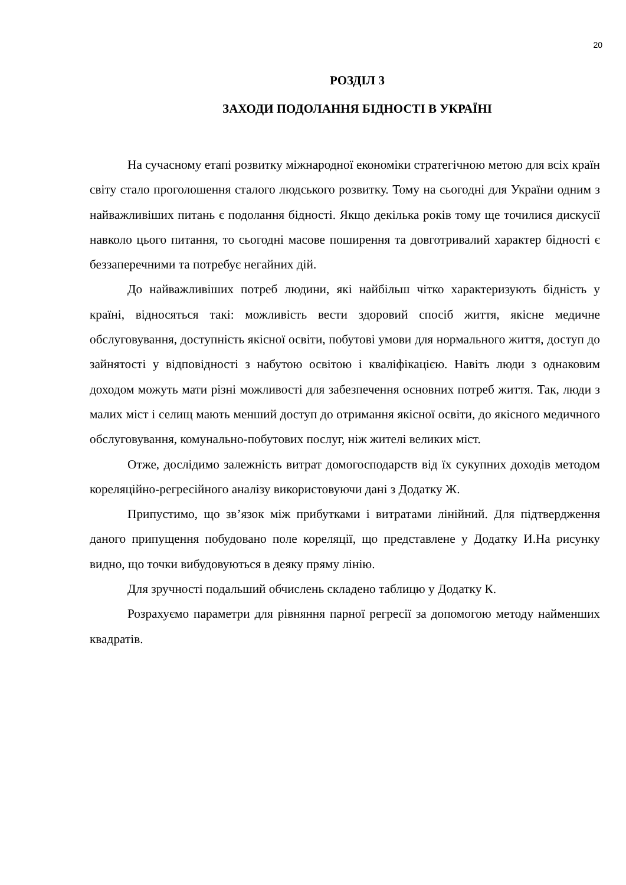20
РОЗДІЛ 3
ЗАХОДИ ПОДОЛАННЯ БІДНОСТІ В УКРАЇНІ
На сучасному етапі розвитку міжнародної економіки стратегічною метою для всіх країн світу стало проголошення сталого людського розвитку. Тому на сьогодні для України одним з найважливіших питань є подолання бідності. Якщо декілька років тому ще точилися дискусії навколо цього питання, то сьогодні масове поширення та довготривалий характер бідності є беззаперечними та потребує негайних дій.
До найважливіших потреб людини, які найбільш чітко характеризують бідність у країні, відносяться такі: можливість вести здоровий спосіб життя, якісне медичне обслуговування, доступність якісної освіти, побутові умови для нормального життя, доступ до зайнятості у відповідності з набутою освітою і кваліфікацією. Навіть люди з однаковим доходом можуть мати різні можливості для забезпечення основних потреб життя. Так, люди з малих міст і селищ мають менший доступ до отримання якісної освіти, до якісного медичного обслуговування, комунально-побутових послуг, ніж жителі великих міст.
Отже, дослідимо залежність витрат домогосподарств від їх сукупних доходів методом кореляційно-регресійного аналізу використовуючи дані з Додатку Ж.
Припустимо, що зв’язок між прибутками і витратами лінійний. Для підтвердження даного припущення побудовано поле кореляції, що представлене у Додатку И.На рисунку видно, що точки вибудовуються в деяку пряму лінію.
Для зручності подальший обчислень складено таблицю у Додатку К.
Розрахуємо параметри для рівняння парної регресії за допомогою методу найменших квадратів.